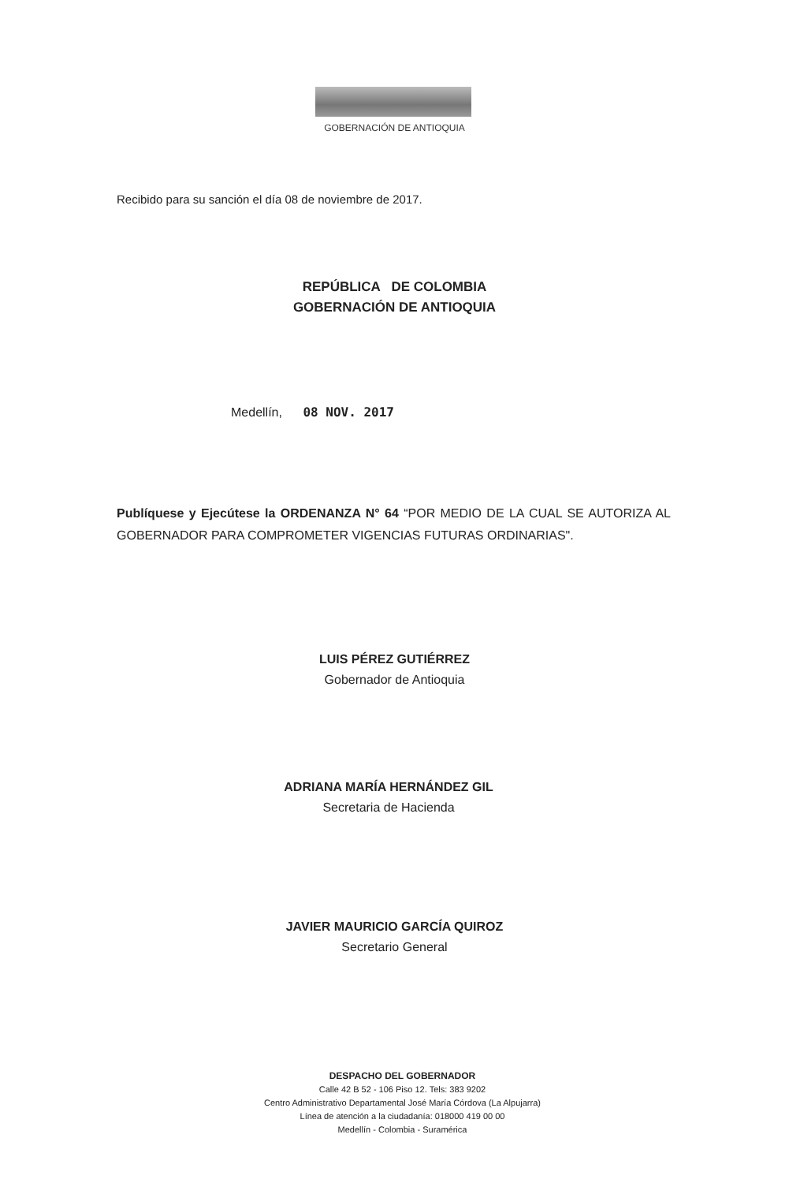GOBERNACIÓN DE ANTIOQUIA
Recibido para su sanción el día 08 de noviembre de 2017.
REPÚBLICA DE COLOMBIA
GOBERNACIÓN DE ANTIOQUIA
Medellín, 08 NOV. 2017
Publíquese y Ejecútese la ORDENANZA N° 64 “POR MEDIO DE LA CUAL SE AUTORIZA AL GOBERNADOR PARA COMPROMETER VIGENCIAS FUTURAS ORDINARIAS".
LUIS PÉREZ GUTIÉRREZ
Gobernador de Antioquia
ADRIANA MARÍA HERNÁNDEZ GIL
Secretaria de Hacienda
JAVIER MAURICIO GARCÍA QUIROZ
Secretario General
DESPACHO DEL GOBERNADOR
Calle 42 B 52 - 106 Piso 12. Tels: 383 9202
Centro Administrativo Departamental José María Córdova (La Alpujarra)
Línea de atención a la ciudadanía: 018000 419 00 00
Medellín - Colombia - Suramérica